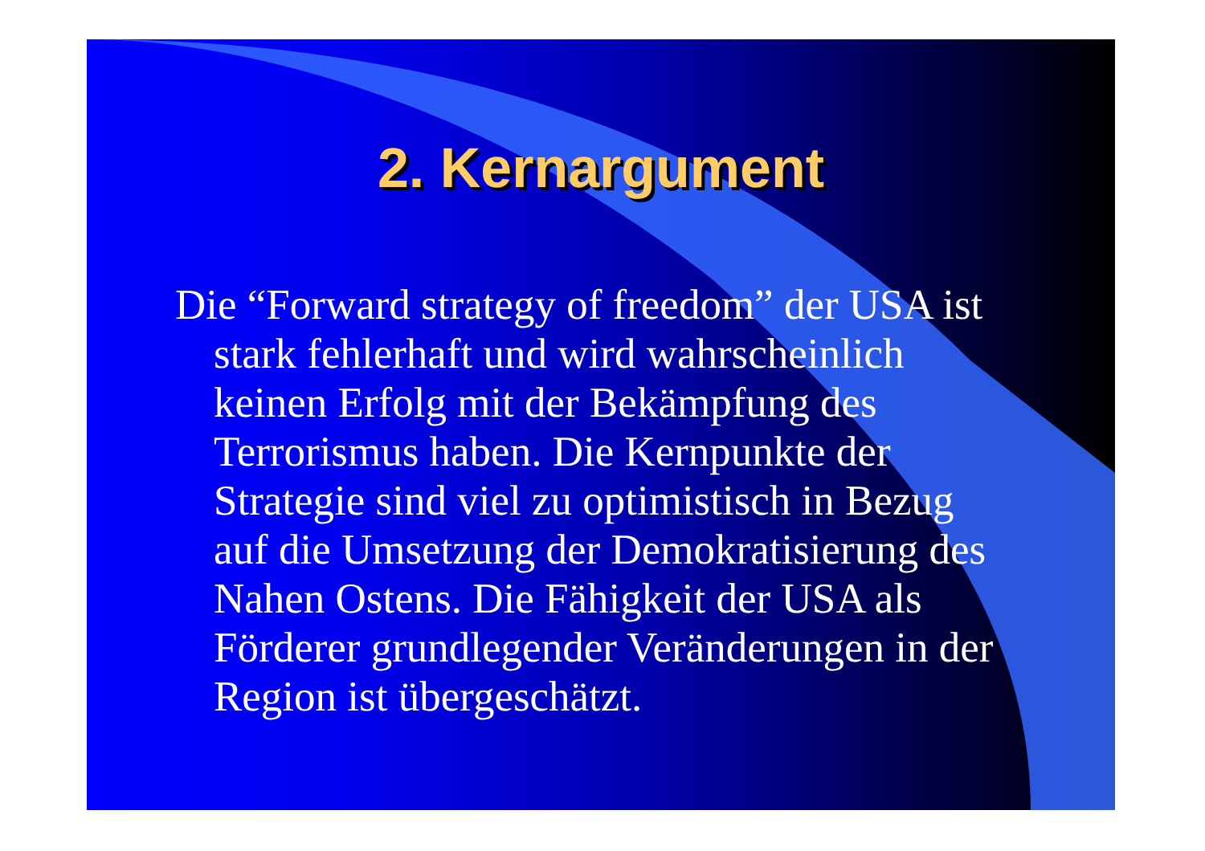2. Kernargument
Die “Forward strategy of freedom” der USA ist stark fehlerhaft und wird wahrscheinlich keinen Erfolg mit der Bekämpfung des Terrorismus haben. Die Kernpunkte der Strategie sind viel zu optimistisch in Bezug auf die Umsetzung der Demokratisierung des Nahen Ostens. Die Fähigkeit der USA als Förderer grundlegender Veränderungen in der Region ist übergeschätzt.